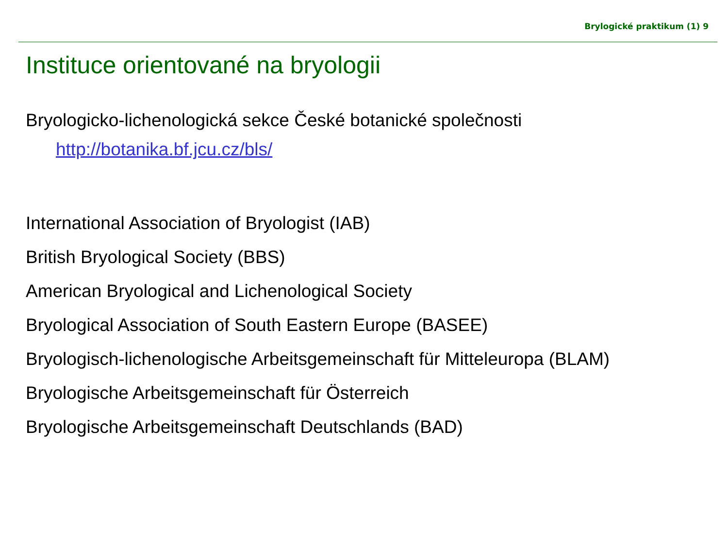Brylogické praktikum (1) 9
Instituce orientované na bryologii
Bryologicko-lichenologická sekce České botanické společnosti
http://botanika.bf.jcu.cz/bls/
International Association of Bryologist (IAB)
British Bryological Society (BBS)
American Bryological and Lichenological Society
Bryological Association of South Eastern Europe (BASEE)
Bryologisch-lichenologische Arbeitsgemeinschaft für Mitteleuropa (BLAM)
Bryologische Arbeitsgemeinschaft für Österreich
Bryologische Arbeitsgemeinschaft Deutschlands (BAD)